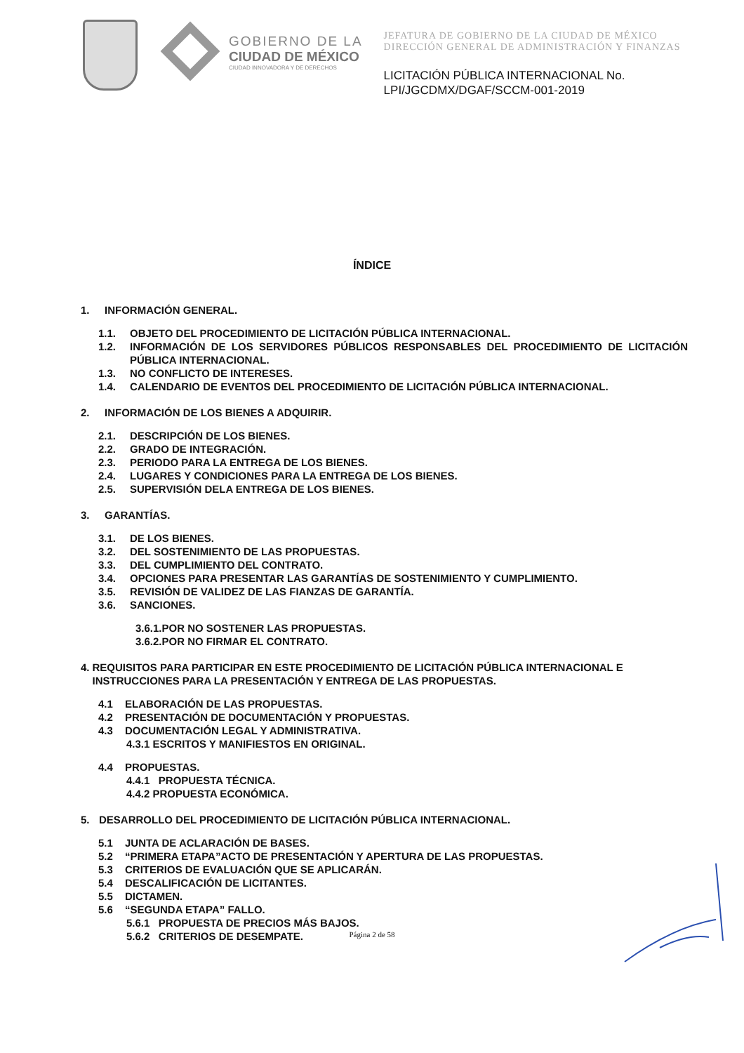GOBIERNO DE LA
CIUDAD DE MÉXICO
CIUDAD INNOVADORA Y DE DERECHOS
JEFATURA DE GOBIERNO DE LA CIUDAD DE MÉXICO
DIRECCIÓN GENERAL DE ADMINISTRACIÓN Y FINANZAS
LICITACIÓN PÚBLICA INTERNACIONAL No.
LPI/JGCDMX/DGAF/SCCM-001-2019
ÍNDICE
1. INFORMACIÓN GENERAL.
1.1. OBJETO DEL PROCEDIMIENTO DE LICITACIÓN PÚBLICA INTERNACIONAL.
1.2. INFORMACIÓN DE LOS SERVIDORES PÚBLICOS RESPONSABLES DEL PROCEDIMIENTO DE LICITACIÓN PÚBLICA INTERNACIONAL.
1.3. NO CONFLICTO DE INTERESES.
1.4. CALENDARIO DE EVENTOS DEL PROCEDIMIENTO DE LICITACIÓN PÚBLICA INTERNACIONAL.
2. INFORMACIÓN DE LOS BIENES A ADQUIRIR.
2.1. DESCRIPCIÓN DE LOS BIENES.
2.2. GRADO DE INTEGRACIÓN.
2.3. PERIODO PARA LA ENTREGA DE LOS BIENES.
2.4. LUGARES Y CONDICIONES PARA LA ENTREGA DE LOS BIENES.
2.5. SUPERVISIÓN DELA ENTREGA DE LOS BIENES.
3. GARANTÍAS.
3.1. DE LOS BIENES.
3.2. DEL SOSTENIMIENTO DE LAS PROPUESTAS.
3.3. DEL CUMPLIMIENTO DEL CONTRATO.
3.4. OPCIONES PARA PRESENTAR LAS GARANTÍAS DE SOSTENIMIENTO Y CUMPLIMIENTO.
3.5. REVISIÓN DE VALIDEZ DE LAS FIANZAS DE GARANTÍA.
3.6. SANCIONES.
3.6.1.POR NO SOSTENER LAS PROPUESTAS.
3.6.2.POR NO FIRMAR EL CONTRATO.
4. REQUISITOS PARA PARTICIPAR EN ESTE PROCEDIMIENTO DE LICITACIÓN PÚBLICA INTERNACIONAL E INSTRUCCIONES PARA LA PRESENTACIÓN Y ENTREGA DE LAS PROPUESTAS.
4.1 ELABORACIÓN DE LAS PROPUESTAS.
4.2 PRESENTACIÓN DE DOCUMENTACIÓN Y PROPUESTAS.
4.3 DOCUMENTACIÓN LEGAL Y ADMINISTRATIVA.
4.3.1 ESCRITOS Y MANIFIESTOS EN ORIGINAL.
4.4 PROPUESTAS.
4.4.1 PROPUESTA TÉCNICA.
4.4.2 PROPUESTA ECONÓMICA.
5. DESARROLLO DEL PROCEDIMIENTO DE LICITACIÓN PÚBLICA INTERNACIONAL.
5.1 JUNTA DE ACLARACIÓN DE BASES.
5.2 “PRIMERA ETAPA”ACTO DE PRESENTACIÓN Y APERTURA DE LAS PROPUESTAS.
5.3 CRITERIOS DE EVALUACIÓN QUE SE APLICARÁN.
5.4 DESCALIFICACIÓN DE LICITANTES.
5.5 DICTAMEN.
5.6 “SEGUNDA ETAPA” FALLO.
5.6.1 PROPUESTA DE PRECIOS MÁS BAJOS.
5.6.2 CRITERIOS DE DESEMPATE.
Página 2 de 58